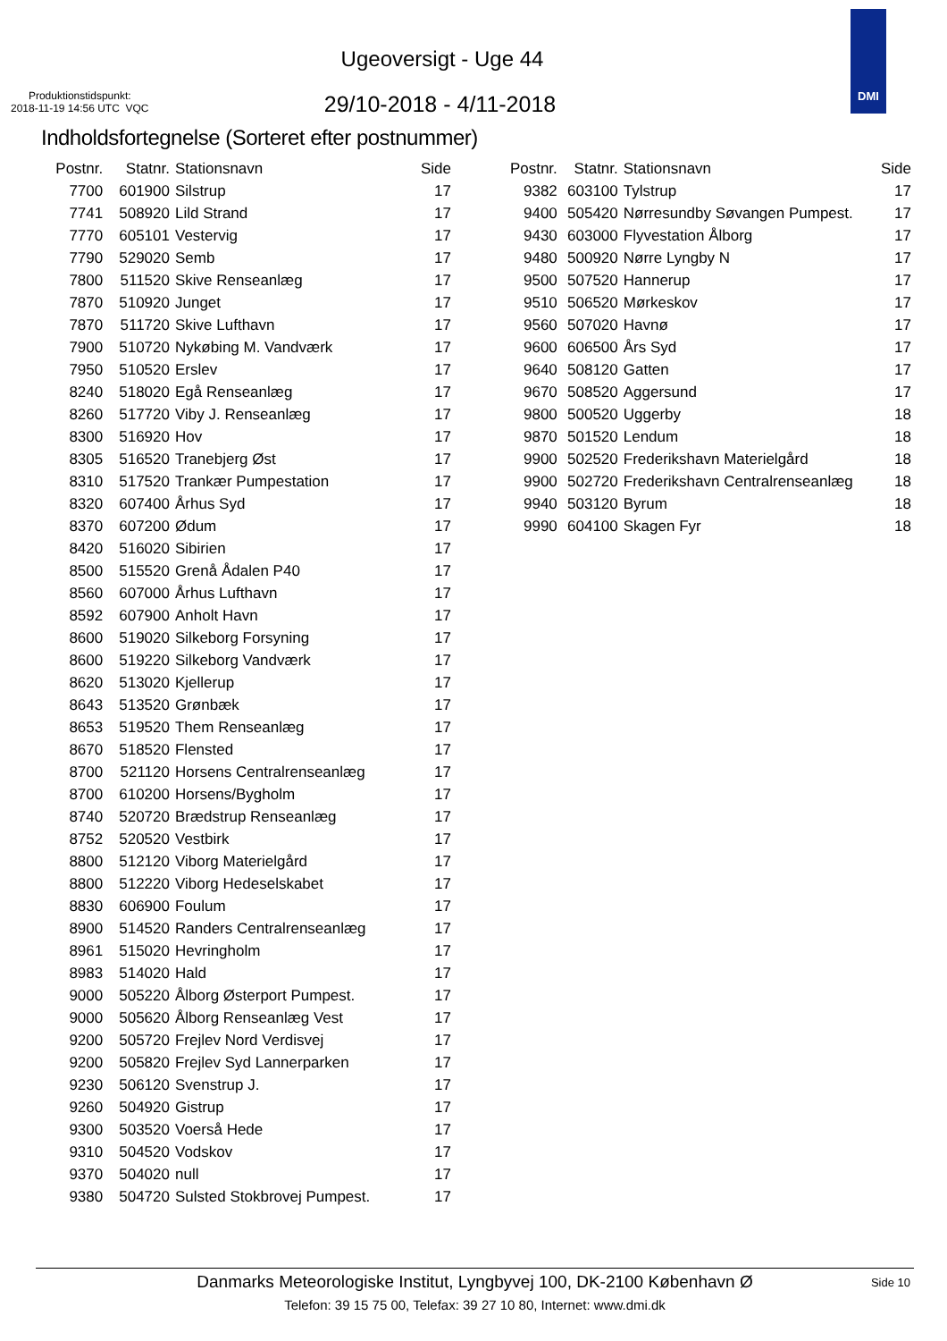Ugeoversigt - Uge 44
Produktionstidspunkt:
2018-11-19 14:56 UTC VQC
29/10-2018 - 4/11-2018
DMI
Indholdsfortegnelse (Sorteret efter postnummer)
| Postnr. | Statnr. | Stationsnavn | Side |
| --- | --- | --- | --- |
| 7700 | 601900 | Silstrup | 17 |
| 7741 | 508920 | Lild Strand | 17 |
| 7770 | 605101 | Vestervig | 17 |
| 7790 | 529020 | Semb | 17 |
| 7800 | 511520 | Skive Renseanlæg | 17 |
| 7870 | 510920 | Junget | 17 |
| 7870 | 511720 | Skive Lufthavn | 17 |
| 7900 | 510720 | Nykøbing M. Vandværk | 17 |
| 7950 | 510520 | Erslev | 17 |
| 8240 | 518020 | Egå Renseanlæg | 17 |
| 8260 | 517720 | Viby J. Renseanlæg | 17 |
| 8300 | 516920 | Hov | 17 |
| 8305 | 516520 | Tranebjerg Øst | 17 |
| 8310 | 517520 | Trankær Pumpestation | 17 |
| 8320 | 607400 | Århus Syd | 17 |
| 8370 | 607200 | Ødum | 17 |
| 8420 | 516020 | Sibirien | 17 |
| 8500 | 515520 | Grenå Ådalen P40 | 17 |
| 8560 | 607000 | Århus Lufthavn | 17 |
| 8592 | 607900 | Anholt Havn | 17 |
| 8600 | 519020 | Silkeborg Forsyning | 17 |
| 8600 | 519220 | Silkeborg Vandværk | 17 |
| 8620 | 513020 | Kjellerup | 17 |
| 8643 | 513520 | Grønbæk | 17 |
| 8653 | 519520 | Them Renseanlæg | 17 |
| 8670 | 518520 | Flensted | 17 |
| 8700 | 521120 | Horsens Centralrenseanlæg | 17 |
| 8700 | 610200 | Horsens/Bygholm | 17 |
| 8740 | 520720 | Brædstrup Renseanlæg | 17 |
| 8752 | 520520 | Vestbirk | 17 |
| 8800 | 512120 | Viborg Materielgård | 17 |
| 8800 | 512220 | Viborg Hedeselskabet | 17 |
| 8830 | 606900 | Foulum | 17 |
| 8900 | 514520 | Randers Centralrenseanlæg | 17 |
| 8961 | 515020 | Hevringholm | 17 |
| 8983 | 514020 | Hald | 17 |
| 9000 | 505220 | Ålborg Østerport Pumpest. | 17 |
| 9000 | 505620 | Ålborg Renseanlæg Vest | 17 |
| 9200 | 505720 | Frejlev Nord Verdisvej | 17 |
| 9200 | 505820 | Frejlev Syd Lannerparken | 17 |
| 9230 | 506120 | Svenstrup J. | 17 |
| 9260 | 504920 | Gistrup | 17 |
| 9300 | 503520 | Voerså Hede | 17 |
| 9310 | 504520 | Vodskov | 17 |
| 9370 | 504020 | null | 17 |
| 9380 | 504720 | Sulsted Stokbrovej Pumpest. | 17 |
| Postnr. | Statnr. | Stationsnavn | Side |
| --- | --- | --- | --- |
| 9382 | 603100 | Tylstrup | 17 |
| 9400 | 505420 | Nørresundby Søvangen Pumpest. | 17 |
| 9430 | 603000 | Flyvestation Ålborg | 17 |
| 9480 | 500920 | Nørre Lyngby N | 17 |
| 9500 | 507520 | Hannerup | 17 |
| 9510 | 506520 | Mørkeskov | 17 |
| 9560 | 507020 | Havnø | 17 |
| 9600 | 606500 | Års Syd | 17 |
| 9640 | 508120 | Gatten | 17 |
| 9670 | 508520 | Aggersund | 17 |
| 9800 | 500520 | Uggerby | 18 |
| 9870 | 501520 | Lendum | 18 |
| 9900 | 502520 | Frederikshavn Materielgård | 18 |
| 9900 | 502720 | Frederikshavn Centralrenseanlæg | 18 |
| 9940 | 503120 | Byrum | 18 |
| 9990 | 604100 | Skagen Fyr | 18 |
Danmarks Meteorologiske Institut, Lyngbyvej 100, DK-2100 København Ø
Side 10
Telefon: 39 15 75 00, Telefax: 39 27 10 80, Internet: www.dmi.dk